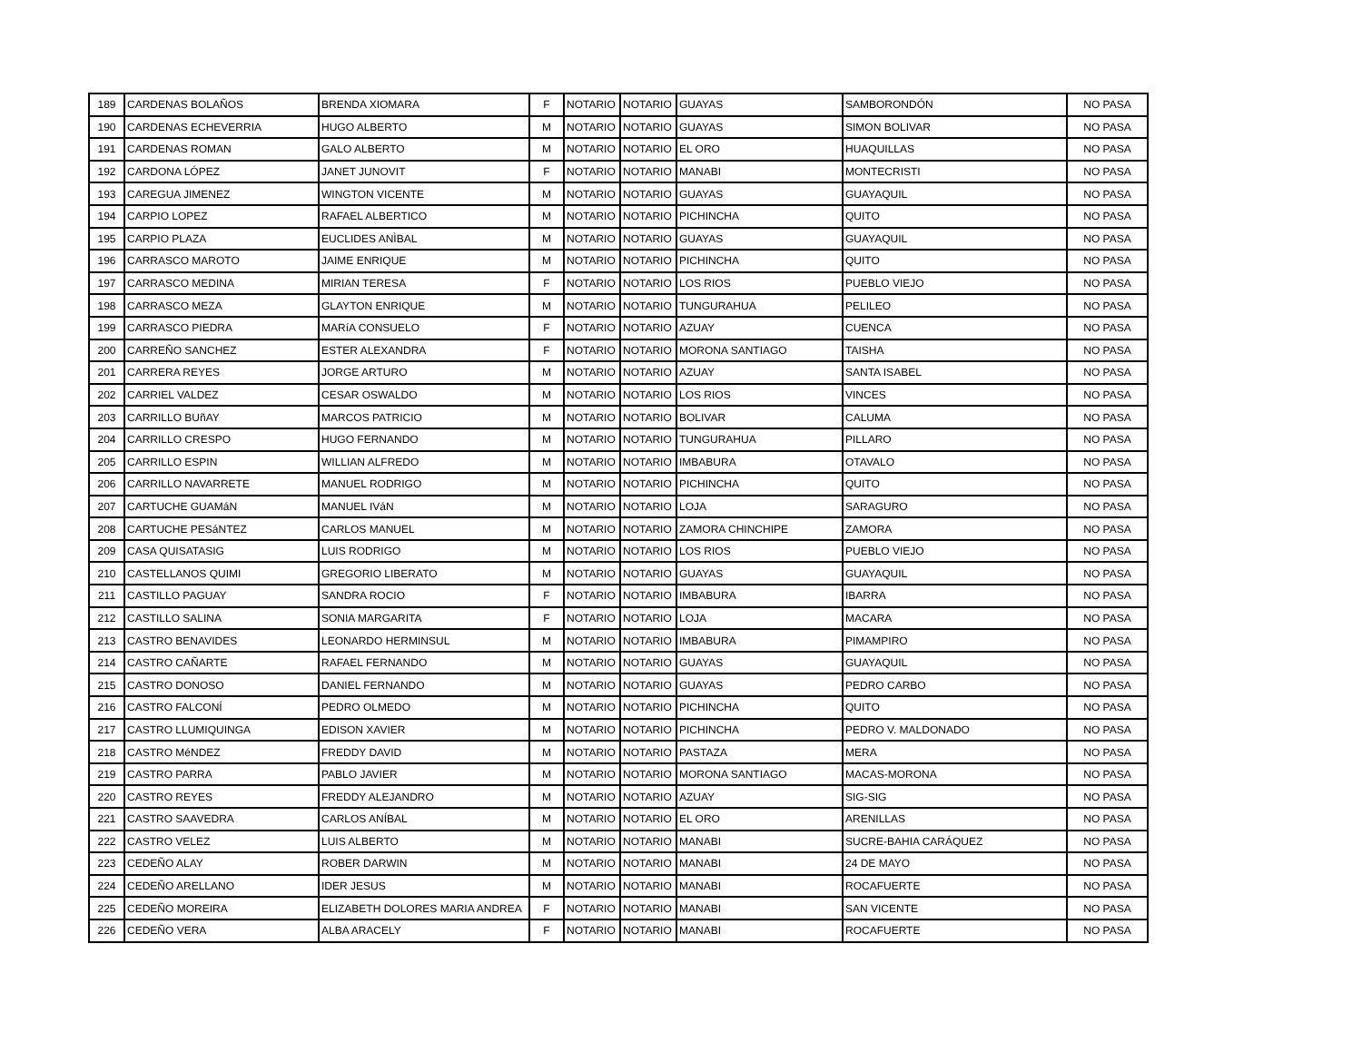| 189 | CARDENAS BOLAÑOS | BRENDA XIOMARA | F | NOTARIO | NOTARIO | GUAYAS | SAMBORONDÓN | NO PASA |
| 190 | CARDENAS ECHEVERRIA | HUGO ALBERTO | M | NOTARIO | NOTARIO | GUAYAS | SIMON BOLIVAR | NO PASA |
| 191 | CARDENAS ROMAN | GALO ALBERTO | M | NOTARIO | NOTARIO | EL ORO | HUAQUILLAS | NO PASA |
| 192 | CARDONA LÓPEZ | JANET JUNOVIT | F | NOTARIO | NOTARIO | MANABI | MONTECRISTI | NO PASA |
| 193 | CAREGUA JIMENEZ | WINGTON VICENTE | M | NOTARIO | NOTARIO | GUAYAS | GUAYAQUIL | NO PASA |
| 194 | CARPIO LOPEZ | RAFAEL ALBERTICO | M | NOTARIO | NOTARIO | PICHINCHA | QUITO | NO PASA |
| 195 | CARPIO PLAZA | EUCLIDES ANÌBAL | M | NOTARIO | NOTARIO | GUAYAS | GUAYAQUIL | NO PASA |
| 196 | CARRASCO MAROTO | JAIME ENRIQUE | M | NOTARIO | NOTARIO | PICHINCHA | QUITO | NO PASA |
| 197 | CARRASCO MEDINA | MIRIAN TERESA | F | NOTARIO | NOTARIO | LOS RIOS | PUEBLO VIEJO | NO PASA |
| 198 | CARRASCO MEZA | GLAYTON ENRIQUE | M | NOTARIO | NOTARIO | TUNGURAHUA | PELILEO | NO PASA |
| 199 | CARRASCO PIEDRA | MARíA CONSUELO | F | NOTARIO | NOTARIO | AZUAY | CUENCA | NO PASA |
| 200 | CARREÑO SANCHEZ | ESTER ALEXANDRA | F | NOTARIO | NOTARIO | MORONA SANTIAGO | TAISHA | NO PASA |
| 201 | CARRERA REYES | JORGE ARTURO | M | NOTARIO | NOTARIO | AZUAY | SANTA ISABEL | NO PASA |
| 202 | CARRIEL VALDEZ | CESAR OSWALDO | M | NOTARIO | NOTARIO | LOS RIOS | VINCES | NO PASA |
| 203 | CARRILLO BUñAY | MARCOS PATRICIO | M | NOTARIO | NOTARIO | BOLIVAR | CALUMA | NO PASA |
| 204 | CARRILLO CRESPO | HUGO FERNANDO | M | NOTARIO | NOTARIO | TUNGURAHUA | PILLARO | NO PASA |
| 205 | CARRILLO ESPIN | WILLIAN ALFREDO | M | NOTARIO | NOTARIO | IMBABURA | OTAVALO | NO PASA |
| 206 | CARRILLO NAVARRETE | MANUEL RODRIGO | M | NOTARIO | NOTARIO | PICHINCHA | QUITO | NO PASA |
| 207 | CARTUCHE GUAMáN | MANUEL IVáN | M | NOTARIO | NOTARIO | LOJA | SARAGURO | NO PASA |
| 208 | CARTUCHE PESáNTEZ | CARLOS MANUEL | M | NOTARIO | NOTARIO | ZAMORA CHINCHIPE | ZAMORA | NO PASA |
| 209 | CASA QUISATASIG | LUIS RODRIGO | M | NOTARIO | NOTARIO | LOS RIOS | PUEBLO VIEJO | NO PASA |
| 210 | CASTELLANOS QUIMI | GREGORIO LIBERATO | M | NOTARIO | NOTARIO | GUAYAS | GUAYAQUIL | NO PASA |
| 211 | CASTILLO PAGUAY | SANDRA ROCIO | F | NOTARIO | NOTARIO | IMBABURA | IBARRA | NO PASA |
| 212 | CASTILLO SALINA | SONIA MARGARITA | F | NOTARIO | NOTARIO | LOJA | MACARA | NO PASA |
| 213 | CASTRO BENAVIDES | LEONARDO HERMINSUL | M | NOTARIO | NOTARIO | IMBABURA | PIMAMPIRO | NO PASA |
| 214 | CASTRO CAÑARTE | RAFAEL FERNANDO | M | NOTARIO | NOTARIO | GUAYAS | GUAYAQUIL | NO PASA |
| 215 | CASTRO DONOSO | DANIEL FERNANDO | M | NOTARIO | NOTARIO | GUAYAS | PEDRO CARBO | NO PASA |
| 216 | CASTRO FALCONÍ | PEDRO OLMEDO | M | NOTARIO | NOTARIO | PICHINCHA | QUITO | NO PASA |
| 217 | CASTRO LLUMIQUINGA | EDISON XAVIER | M | NOTARIO | NOTARIO | PICHINCHA | PEDRO V. MALDONADO | NO PASA |
| 218 | CASTRO MéNDEZ | FREDDY DAVID | M | NOTARIO | NOTARIO | PASTAZA | MERA | NO PASA |
| 219 | CASTRO PARRA | PABLO JAVIER | M | NOTARIO | NOTARIO | MORONA SANTIAGO | MACAS-MORONA | NO PASA |
| 220 | CASTRO REYES | FREDDY ALEJANDRO | M | NOTARIO | NOTARIO | AZUAY | SIG-SIG | NO PASA |
| 221 | CASTRO SAAVEDRA | CARLOS ANÍBAL | M | NOTARIO | NOTARIO | EL ORO | ARENILLAS | NO PASA |
| 222 | CASTRO VELEZ | LUIS ALBERTO | M | NOTARIO | NOTARIO | MANABI | SUCRE-BAHIA CARÁQUEZ | NO PASA |
| 223 | CEDEÑO ALAY | ROBER DARWIN | M | NOTARIO | NOTARIO | MANABI | 24 DE MAYO | NO PASA |
| 224 | CEDEÑO ARELLANO | IDER JESUS | M | NOTARIO | NOTARIO | MANABI | ROCAFUERTE | NO PASA |
| 225 | CEDEÑO MOREIRA | ELIZABETH DOLORES MARIA ANDREA | F | NOTARIO | NOTARIO | MANABI | SAN VICENTE | NO PASA |
| 226 | CEDEÑO VERA | ALBA ARACELY | F | NOTARIO | NOTARIO | MANABI | ROCAFUERTE | NO PASA |